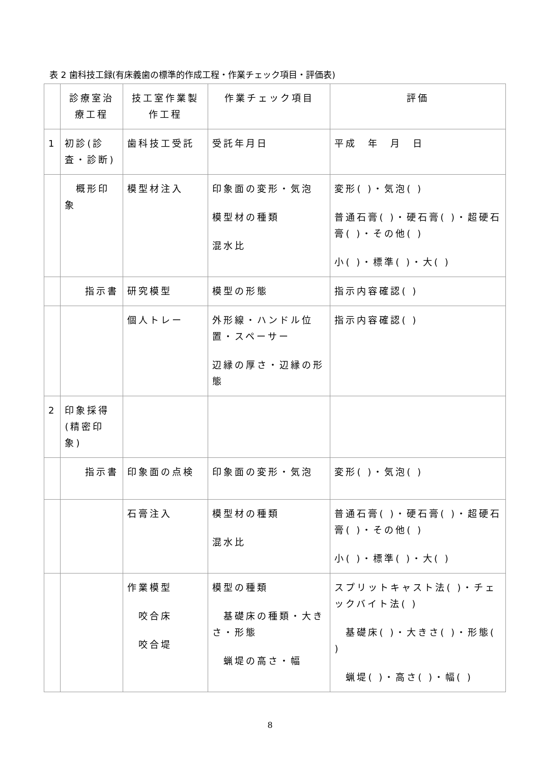表 2 歯科技工録(有床義歯の標準的作成工程・作業チェック項目・評価表)
| | 診療室治療工程 | 技工室作業製作工程 | 作業チェック項目 | 評価 |
| 1 | 初診(診査・診断) | 歯科技工受託 | 受託年月日 | 平成 年 月 日 |
| | 概形印象 | 模型材注入 | 印象面の変形・気泡 模型材の種類 混水比 | 変形( )・気泡( ) 普通石膏( )・硬石膏( )・超硬石膏( )・その他( ) 小( )・標準( )・大( ) |
| | 指示書 | 研究模型 | 模型の形態 | 指示内容確認( ) |
| | | 個人トレー | 外形線・ハンドル位置・スペーサー 辺縁の厚さ・辺縁の形態 | 指示内容確認( ) |
| 2 | 印象採得(精密印象) | | | |
| | 指示書 | 印象面の点検 | 印象面の変形・気泡 | 変形( )・気泡( ) |
| | | 石膏注入 | 模型材の種類 混水比 | 普通石膏( )・硬石膏( )・超硬石膏( )・その他( ) 小( )・標準( )・大( ) |
| | | 作業模型 咬合床 咬合堤 | 模型の種類 基礎床の種類・大きさ・形態 蝋堤の高さ・幅 | スプリットキャスト法( )・チェックバイト法( ) 基礎床( )・大きさ( )・形態( ) 蝋堤( )・高さ( )・幅( ) |
8